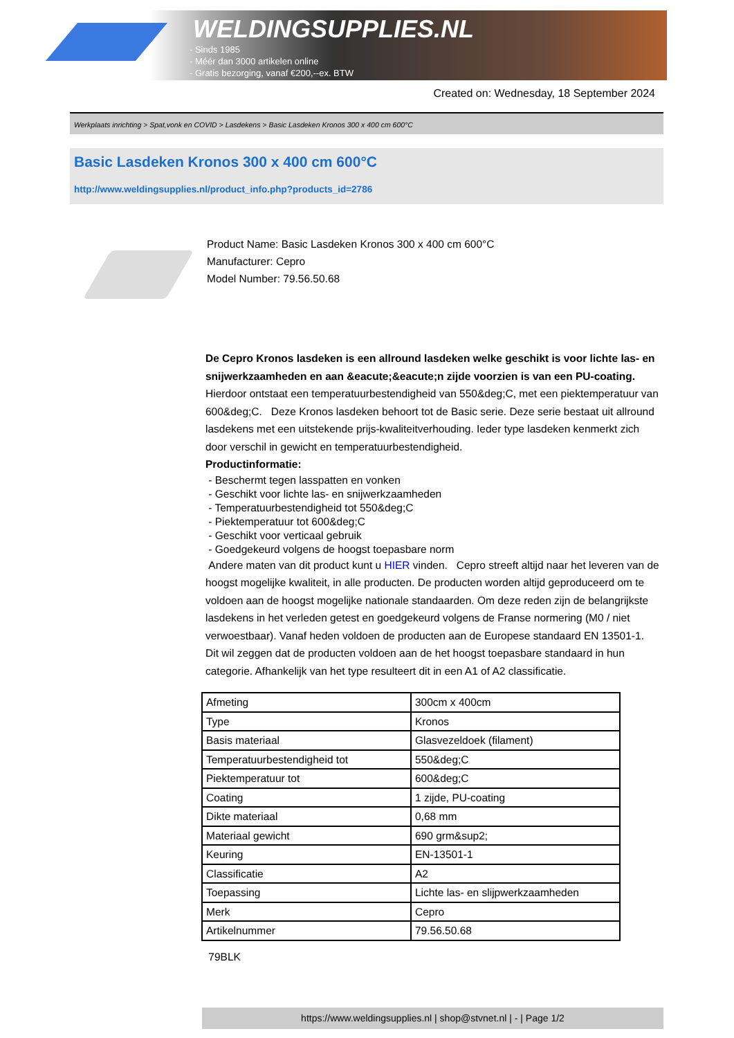WELDINGSUPPLIES.NL
- Sinds 1985
- Méér dan 3000 artikelen online
- Gratis bezorging, vanaf €200,--ex. BTW
Created on: Wednesday, 18 September 2024
Werkplaats inrichting > Spat,vonk en COVID > Lasdekens > Basic Lasdeken Kronos 300 x 400 cm 600°C
Basic Lasdeken Kronos 300 x 400 cm 600°C
http://www.weldingsupplies.nl/product_info.php?products_id=2786
Product Name: Basic Lasdeken Kronos 300 x 400 cm 600°C
Manufacturer: Cepro
Model Number: 79.56.50.68
De Cepro Kronos lasdeken is een allround lasdeken welke geschikt is voor lichte las- en snijwerkzaamheden en aan &eacute;&eacute;n zijde voorzien is van een PU-coating. Hierdoor ontstaat een temperatuurbestendigheid van 550&deg;C, met een piektemperatuur van 600&deg;C. Deze Kronos lasdeken behoort tot de Basic serie. Deze serie bestaat uit allround lasdekens met een uitstekende prijs-kwaliteitverhouding. Ieder type lasdeken kenmerkt zich door verschil in gewicht en temperatuurbestendigheid.
Productinformatie:
- Beschermt tegen lasspatten en vonken
- Geschikt voor lichte las- en snijwerkzaamheden
- Temperatuurbestendigheid tot 550&deg;C
- Piektemperatuur tot 600&deg;C
- Geschikt voor verticaal gebruik
- Goedgekeurd volgens de hoogst toepasbare norm
Andere maten van dit product kunt u HIER vinden. Cepro streeft altijd naar het leveren van de hoogst mogelijke kwaliteit, in alle producten. De producten worden altijd geproduceerd om te voldoen aan de hoogst mogelijke nationale standaarden. Om deze reden zijn de belangrijkste lasdekens in het verleden getest en goedgekeurd volgens de Franse normering (M0 / niet verwoestbaar). Vanaf heden voldoen de producten aan de Europese standaard EN 13501-1. Dit wil zeggen dat de producten voldoen aan de het hoogst toepasbare standaard in hun categorie. Afhankelijk van het type resulteert dit in een A1 of A2 classificatie.
| Afmeting | 300cm x 400cm |
| Type | Kronos |
| Basis materiaal | Glasvezeldoek (filament) |
| Temperatuurbestendigheid tot | 550&deg;C |
| Piektemperatuur tot | 600&deg;C |
| Coating | 1 zijde, PU-coating |
| Dikte materiaal | 0,68 mm |
| Materiaal gewicht | 690 grm&sup2; |
| Keuring | EN-13501-1 |
| Classificatie | A2 |
| Toepassing | Lichte las- en slijpwerkzaamheden |
| Merk | Cepro |
| Artikelnummer | 79.56.50.68 |
79BLK
https://www.weldingsupplies.nl | shop@stvnet.nl | - | Page 1/2